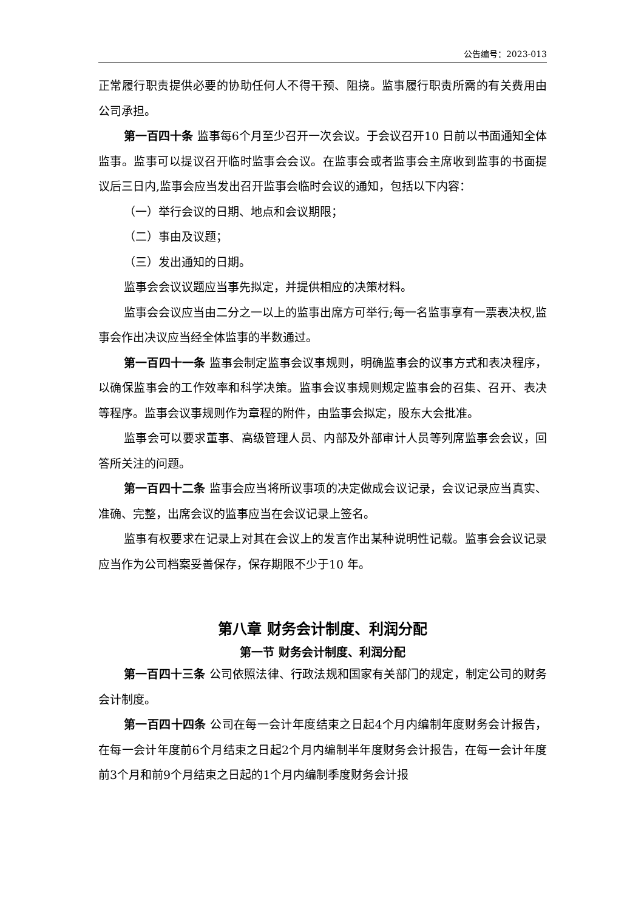公告编号：2023-013
正常履行职责提供必要的协助任何人不得干预、阻挠。监事履行职责所需的有关费用由公司承担。
第一百四十条 监事每6个月至少召开一次会议。于会议召开10 日前以书面通知全体监事。监事可以提议召开临时监事会会议。在监事会或者监事会主席收到监事的书面提议后三日内,监事会应当发出召开监事会临时会议的通知，包括以下内容：
（一）举行会议的日期、地点和会议期限；
（二）事由及议题；
（三）发出通知的日期。
监事会会议议题应当事先拟定，并提供相应的决策材料。
监事会会议应当由二分之一以上的监事出席方可举行;每一名监事享有一票表决权,监事会作出决议应当经全体监事的半数通过。
第一百四十一条 监事会制定监事会议事规则，明确监事会的议事方式和表决程序，以确保监事会的工作效率和科学决策。监事会议事规则规定监事会的召集、召开、表决等程序。监事会议事规则作为章程的附件，由监事会拟定，股东大会批准。
监事会可以要求董事、高级管理人员、内部及外部审计人员等列席监事会会议，回答所关注的问题。
第一百四十二条 监事会应当将所议事项的决定做成会议记录，会议记录应当真实、准确、完整，出席会议的监事应当在会议记录上签名。
监事有权要求在记录上对其在会议上的发言作出某种说明性记载。监事会会议记录应当作为公司档案妥善保存，保存期限不少于10 年。
第八章 财务会计制度、利润分配
第一节 财务会计制度、利润分配
第一百四十三条 公司依照法律、行政法规和国家有关部门的规定，制定公司的财务会计制度。
第一百四十四条 公司在每一会计年度结束之日起4个月内编制年度财务会计报告，在每一会计年度前6个月结束之日起2个月内编制半年度财务会计报告，在每一会计年度前3个月和前9个月结束之日起的1个月内编制季度财务会计报